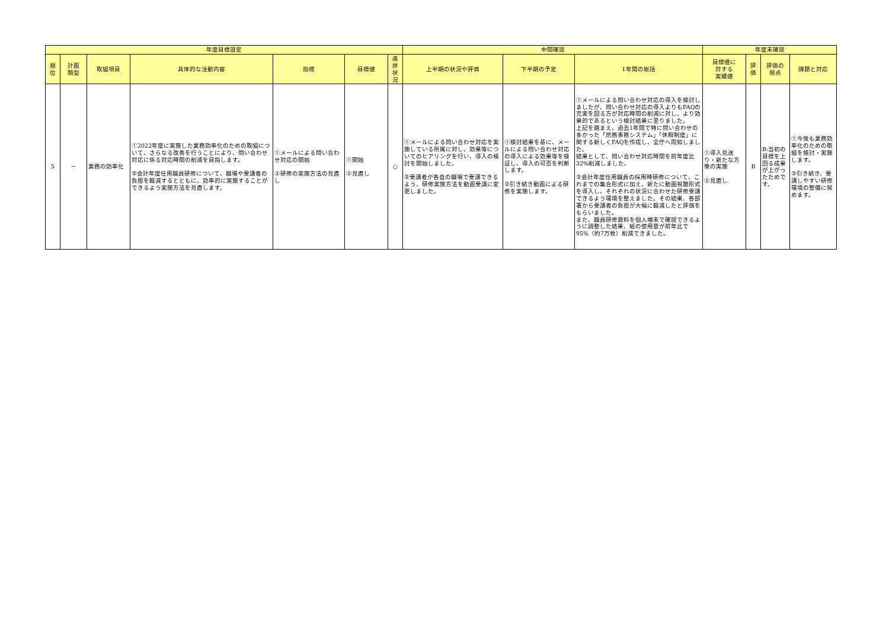| 年度目標設定 | | | | | | | 中間確認 | | | 年度末確認 | | | |
| --- | --- | --- | --- | --- | --- | --- | --- | --- | --- | --- | --- | --- | --- |
| 順 位 | 計画 類型 | 取組項目 | 具体的な活動内容 | 指標 | 目標値 | 進 捗 状 況 | 上半期の状況や評価 | 下半期の予定 | 1年間の総括 | 目標値に 対する 実績値 | 評 価 | 評価の 視点 | 課題と対応 |
| 5 | － | 業務の効率化 | ①2022年度に実施した業務効率化のための取組について、さらなる改善を行うことにより、問い合わせ対応に係る対応時間の削減を目指します。 ②会計年度任用職員研修について、職場や受講者の負担を軽減するとともに、効率的に実施することができるよう実施方法を見直します。 | ①メールによる問い合わせ対応の開始 ②研修の実施方法の見直し | ①開始 ②見直し | ○ | ①メールによる問い合わせ対応を実施している所属に対し、効果等についてのヒアリングを行い、導入の検討を開始しました。 ②受講者が各自の職場で受講できるよう、研修実施方法を動画受講に変更しました。 | ①検討結果を基に、メールによる問い合わせ対応の導入による効果等を検証し、導入の可否を判断します。 ②引き続き動画による研修を実施します。 | ①メールによる問い合わせ対応の導入を検討しましたが、問い合わせ対応の導入よりもFAQの充実を図る方が対応時間の削減に対し、より効果的であるという検討結果に至りました。 上記を踏まえ、過去1年間で特に問い合わせの多かった「庶務事務システム」「休暇制度」に関する新しくFAQを作成し、全庁へ周知しました。 結果として、問い合わせ対応時間を前年度比32%削減しました。 ②会計年度任用職員の採用時研修について、これまでの集合形式に加え、新たに動画視聴形式を導入し、それぞれの状況に合わせた研修受講できるよう環境を整えました。その結果、各部署から受講者の負担が大幅に軽減したと評価をもらいました。 また、職員研修資料を個人端末で確認できるように調整した結果、紙の使用量が前年比で95%（約7万枚）削減できました。 | ①導入見送り・新たな方策の実施 ②見直し | B | B:当初の目標を上回る成果が上がったためです。 | ①今後も業務効率化のための取組を検討・実施します。 ②引き続き、受講しやすい研修環境の整備に努めます。 |